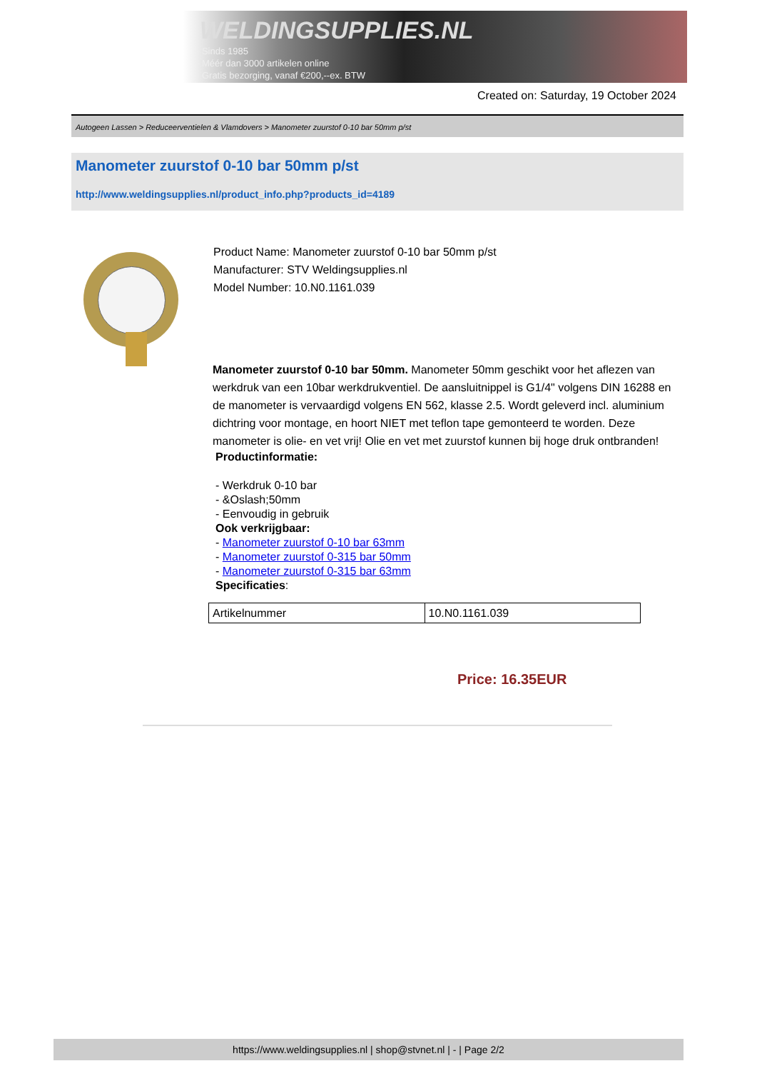WELDINGSUPPLIES.NL
- Sinds 1985
- Méér dan 3000 artikelen online
- Gratis bezorging, vanaf €200,--ex. BTW
Created on: Saturday, 19 October 2024
Autogeen Lassen > Reduceerventielen & Vlamdovers > Manometer zuurstof 0-10 bar 50mm p/st
Manometer zuurstof 0-10 bar 50mm p/st
http://www.weldingsupplies.nl/product_info.php?products_id=4189
Product Name: Manometer zuurstof 0-10 bar 50mm p/st
Manufacturer: STV Weldingsupplies.nl
Model Number: 10.N0.1161.039
Manometer zuurstof 0-10 bar 50mm. Manometer 50mm geschikt voor het aflezen van werkdruk van een 10bar werkdrukventiel. De aansluitnippel is G1/4" volgens DIN 16288 en de manometer is vervaardigd volgens EN 562, klasse 2.5. Wordt geleverd incl. aluminium dichtring voor montage, en hoort NIET met teflon tape gemonteerd te worden. Deze manometer is olie- en vet vrij! Olie en vet met zuurstof kunnen bij hoge druk ontbranden!
Productinformatie:
- Werkdruk 0-10 bar
- &Oslash;50mm
- Eenvoudig in gebruik
Ook verkrijgbaar:
- Manometer zuurstof 0-10 bar 63mm
- Manometer zuurstof 0-315 bar 50mm
- Manometer zuurstof 0-315 bar 63mm
Specificaties:
| Artikelnummer | 10.N0.1161.039 |
Price: 16.35EUR
https://www.weldingsupplies.nl | shop@stvnet.nl | - | Page 2/2